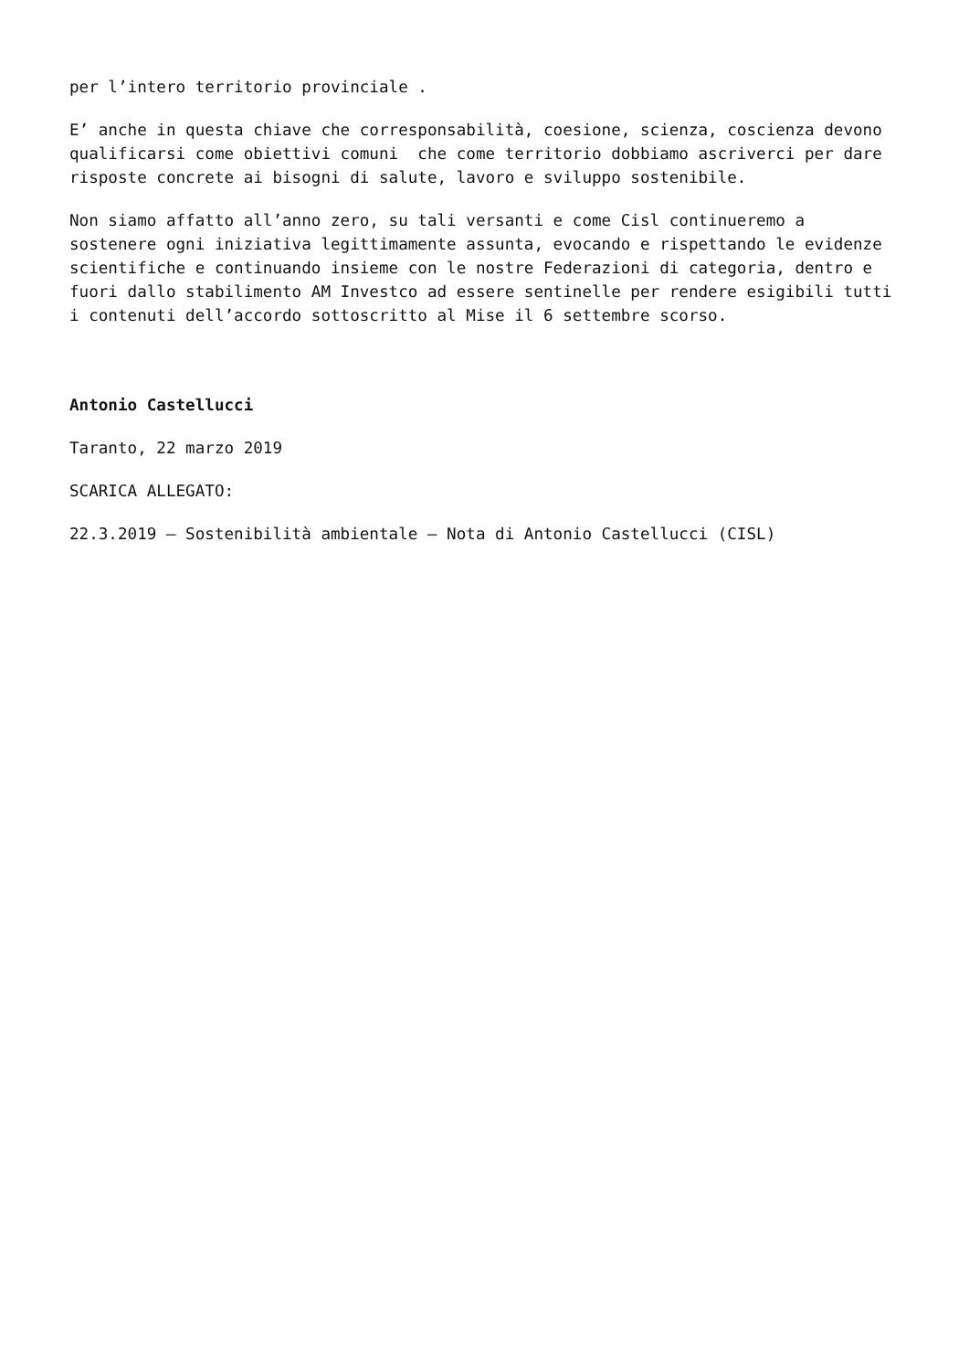per l’intero territorio provinciale .
E’ anche in questa chiave che corresponsabilità, coesione, scienza, coscienza devono qualificarsi come obiettivi comuni che come territorio dobbiamo ascriverci per dare risposte concrete ai bisogni di salute, lavoro e sviluppo sostenibile.
Non siamo affatto all’anno zero, su tali versanti e come Cisl continueremo a sostenere ogni iniziativa legittimamente assunta, evocando e rispettando le evidenze scientifiche e continuando insieme con le nostre Federazioni di categoria, dentro e fuori dallo stabilimento AM Investco ad essere sentinelle per rendere esigibili tutti i contenuti dell’accordo sottoscritto al Mise il 6 settembre scorso.
Antonio Castellucci
Taranto, 22 marzo 2019
SCARICA ALLEGATO:
22.3.2019 – Sostenibilità ambientale – Nota di Antonio Castellucci (CISL)